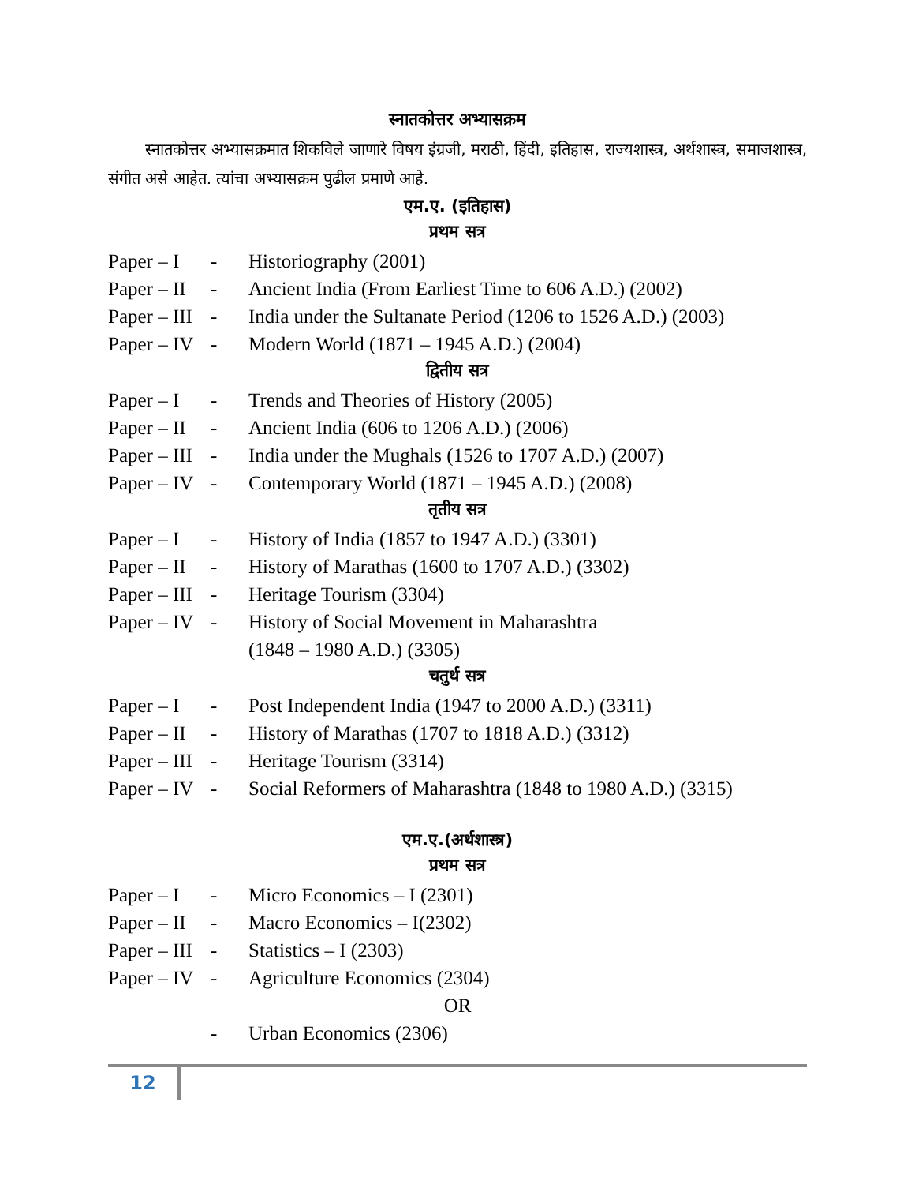स्नातकोत्तर अभ्यासक्रम
स्नातकोत्तर अभ्यासक्रमात शिकविले जाणारे विषय इंग्रजी, मराठी, हिंदी, इतिहास, राज्यशास्त्र, अर्थशास्त्र, समाजशास्त्र, संगीत असे आहेत. त्यांचा अभ्यासक्रम पुढील प्रमाणे आहे.
एम.ए. (इतिहास)
प्रथम सत्र
Paper – I - Historiography (2001)
Paper – II - Ancient India (From Earliest Time to 606 A.D.) (2002)
Paper – III - India under the Sultanate Period (1206 to 1526 A.D.) (2003)
Paper – IV - Modern World (1871 – 1945 A.D.) (2004)
द्वितीय सत्र
Paper – I - Trends and Theories of History (2005)
Paper – II - Ancient India (606 to 1206 A.D.) (2006)
Paper – III - India under the Mughals (1526 to 1707 A.D.) (2007)
Paper – IV - Contemporary World (1871 – 1945 A.D.) (2008)
तृतीय सत्र
Paper – I - History of India (1857 to 1947 A.D.) (3301)
Paper – II - History of Marathas (1600 to 1707 A.D.) (3302)
Paper – III - Heritage Tourism (3304)
Paper – IV - History of Social Movement in Maharashtra
(1848 – 1980 A.D.) (3305)
चतुर्थ सत्र
Paper – I - Post Independent India (1947 to 2000 A.D.) (3311)
Paper – II - History of Marathas (1707 to 1818 A.D.) (3312)
Paper – III - Heritage Tourism (3314)
Paper – IV - Social Reformers of Maharashtra (1848 to 1980 A.D.) (3315)
एम.ए.(अर्थशास्त्र)
प्रथम सत्र
Paper – I - Micro Economics – I (2301)
Paper – II - Macro Economics – I(2302)
Paper – III - Statistics – I (2303)
Paper – IV - Agriculture Economics (2304)
OR
- Urban Economics (2306)
12